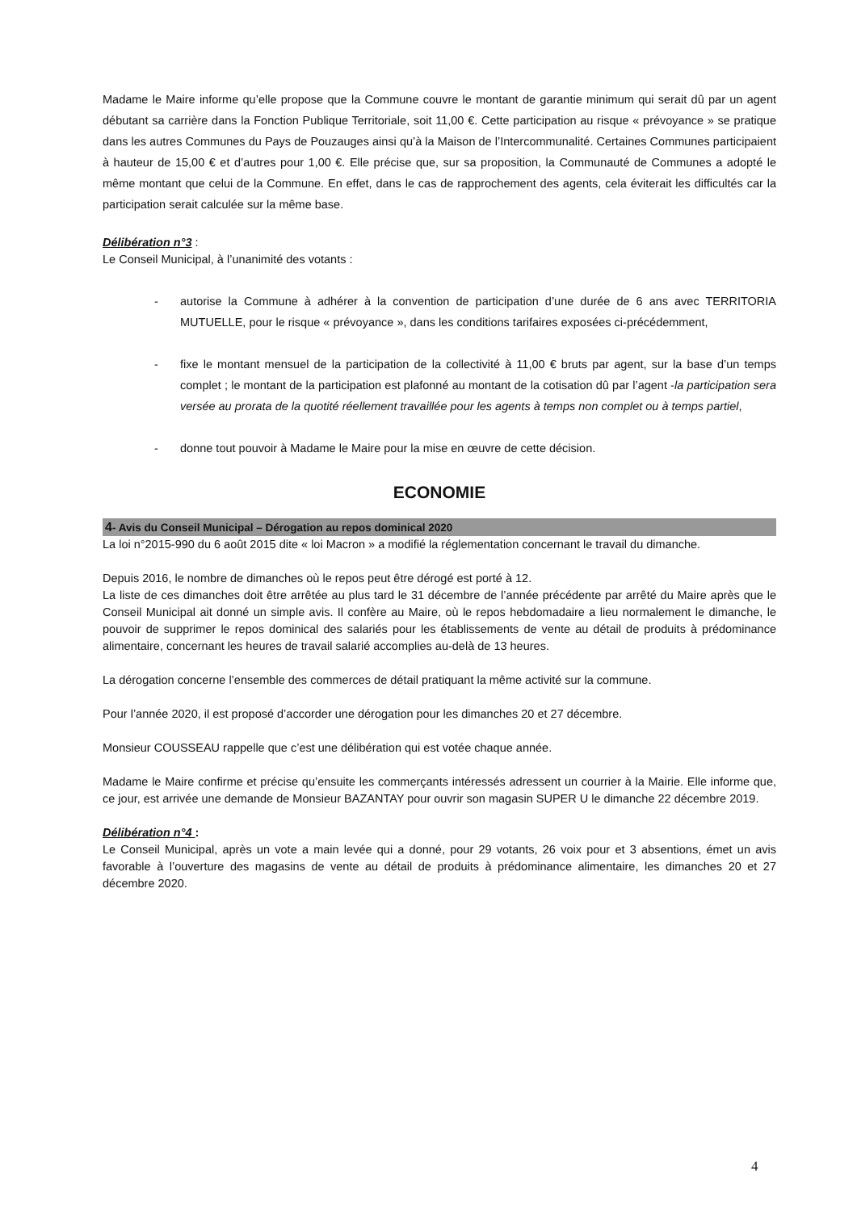Madame le Maire informe qu’elle propose que la Commune couvre le montant de garantie minimum qui serait dû par un agent débutant sa carrière dans la Fonction Publique Territoriale, soit 11,00 €. Cette participation au risque « prévoyance » se pratique dans les autres Communes du Pays de Pouzauges ainsi qu’à la Maison de l’Intercommunalité. Certaines Communes participaient à hauteur de 15,00 € et d’autres pour 1,00 €. Elle précise que, sur sa proposition, la Communauté de Communes a adopté le même montant que celui de la Commune. En effet, dans le cas de rapprochement des agents, cela éviterait les difficultés car la participation serait calculée sur la même base.
Délibération n°3 :
Le Conseil Municipal, à l’unanimité des votants :
- autorise la Commune à adhérer à la convention de participation d’une durée de 6 ans avec TERRITORIA MUTUELLE, pour le risque « prévoyance », dans les conditions tarifaires exposées ci-précédemment,
- fixe le montant mensuel de la participation de la collectivité à 11,00 € bruts par agent, sur la base d’un temps complet ; le montant de la participation est plafonné au montant de la cotisation dû par l’agent -la participation sera versée au prorata de la quotité réellement travaillée pour les agents à temps non complet ou à temps partiel,
- donne tout pouvoir à Madame le Maire pour la mise en œuvre de cette décision.
ECONOMIE
4- Avis du Conseil Municipal – Dérogation au repos dominical 2020
La loi n°2015-990 du 6 août 2015 dite « loi Macron » a modifié la réglementation concernant le travail du dimanche.
Depuis 2016, le nombre de dimanches où le repos peut être dérogé est porté à 12.
La liste de ces dimanches doit être arrêtée au plus tard le 31 décembre de l’année précédente par arrêté du Maire après que le Conseil Municipal ait donné un simple avis. Il confère au Maire, où le repos hebdomadaire a lieu normalement le dimanche, le pouvoir de supprimer le repos dominical des salariés pour les établissements de vente au détail de produits à prédominance alimentaire, concernant les heures de travail salarié accomplies au-delà de 13 heures.
La dérogation concerne l’ensemble des commerces de détail pratiquant la même activité sur la commune.
Pour l’année 2020, il est proposé d’accorder une dérogation pour les dimanches 20 et 27 décembre.
Monsieur COUSSEAU rappelle que c’est une délibération qui est votée chaque année.
Madame le Maire confirme et précise qu’ensuite les commerçants intéressés adressent un courrier à la Mairie. Elle informe que, ce jour, est arrivée une demande de Monsieur BAZANTAY pour ouvrir son magasin SUPER U le dimanche 22 décembre 2019.
Délibération n°4 :
Le Conseil Municipal, après un vote a main levée qui a donné, pour 29 votants, 26 voix pour et 3 absentions, émet un avis favorable à l’ouverture des magasins de vente au détail de produits à prédominance alimentaire, les dimanches 20 et 27 décembre 2020.
4